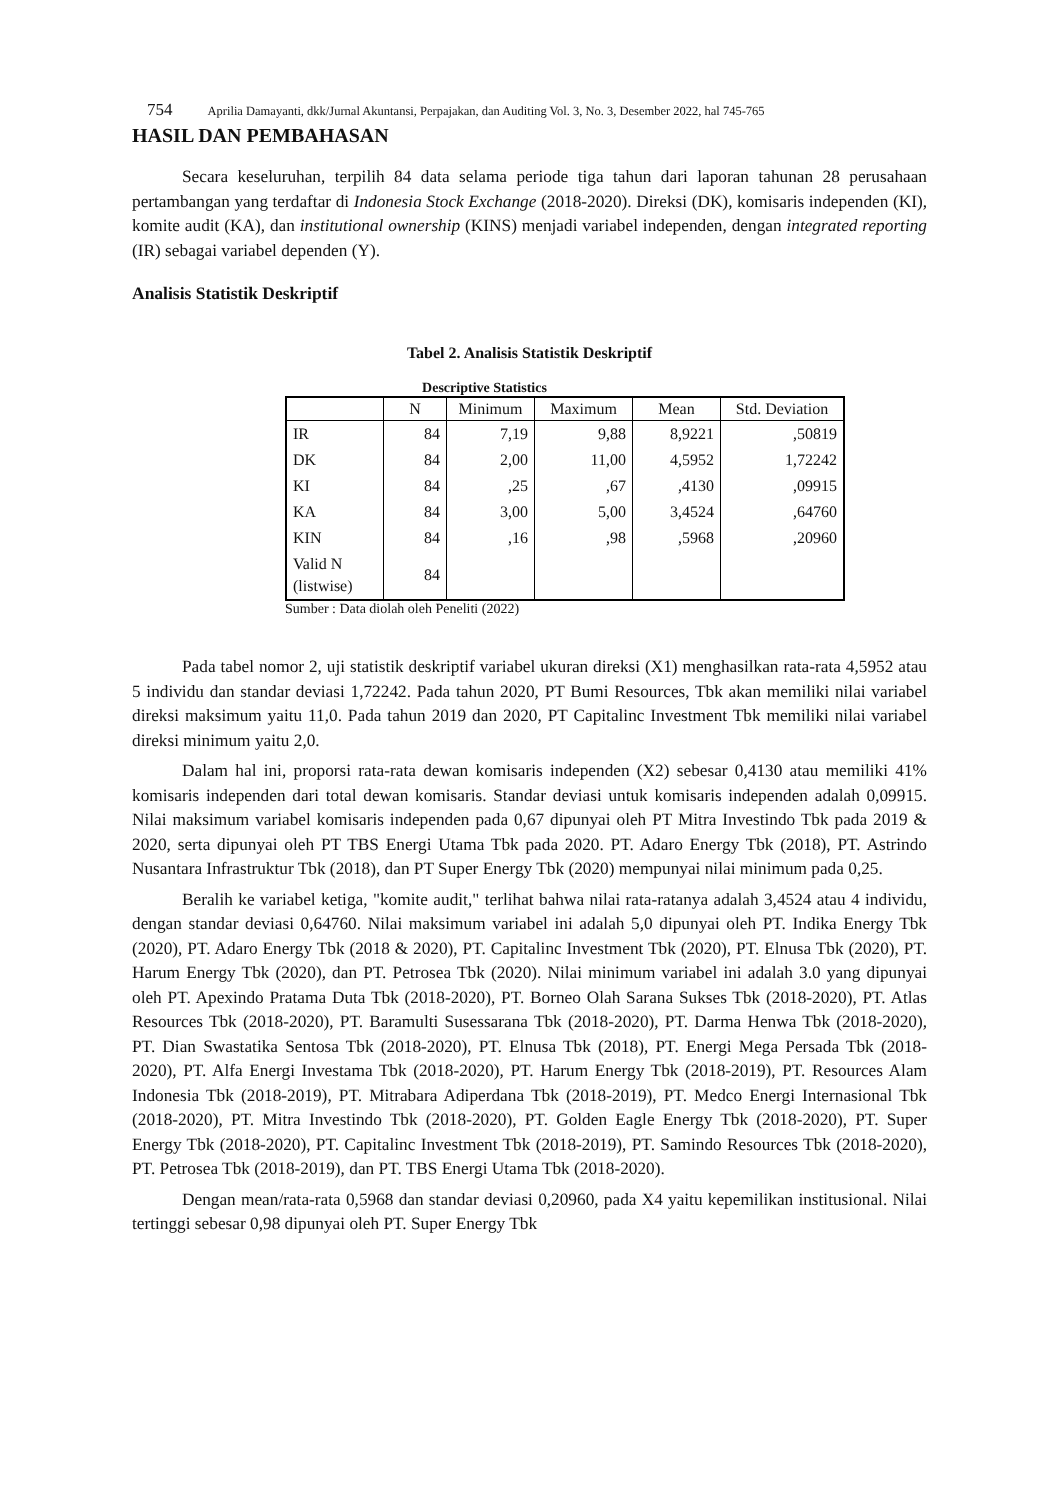754 Aprilia Damayanti, dkk/Jurnal Akuntansi, Perpajakan, dan Auditing Vol. 3, No. 3, Desember 2022, hal 745-765
HASIL DAN PEMBAHASAN
Secara keseluruhan, terpilih 84 data selama periode tiga tahun dari laporan tahunan 28 perusahaan pertambangan yang terdaftar di Indonesia Stock Exchange (2018-2020). Direksi (DK), komisaris independen (KI), komite audit (KA), dan institutional ownership (KINS) menjadi variabel independen, dengan integrated reporting (IR) sebagai variabel dependen (Y).
Analisis Statistik Deskriptif
Tabel 2. Analisis Statistik Deskriptif
Descriptive Statistics
| | N | Minimum | Maximum | Mean | Std. Deviation |
| --- | --- | --- | --- | --- | --- |
| IR | 84 | 7,19 | 9,88 | 8,9221 | ,50819 |
| DK | 84 | 2,00 | 11,00 | 4,5952 | 1,72242 |
| KI | 84 | ,25 | ,67 | ,4130 | ,09915 |
| KA | 84 | 3,00 | 5,00 | 3,4524 | ,64760 |
| KIN | 84 | ,16 | ,98 | ,5968 | ,20960 |
| Valid N (listwise) | 84 | | | | |
Sumber : Data diolah oleh Peneliti (2022)
Pada tabel nomor 2, uji statistik deskriptif variabel ukuran direksi (X1) menghasilkan rata-rata 4,5952 atau 5 individu dan standar deviasi 1,72242. Pada tahun 2020, PT Bumi Resources, Tbk akan memiliki nilai variabel direksi maksimum yaitu 11,0. Pada tahun 2019 dan 2020, PT Capitalinc Investment Tbk memiliki nilai variabel direksi minimum yaitu 2,0.
Dalam hal ini, proporsi rata-rata dewan komisaris independen (X2) sebesar 0,4130 atau memiliki 41% komisaris independen dari total dewan komisaris. Standar deviasi untuk komisaris independen adalah 0,09915. Nilai maksimum variabel komisaris independen pada 0,67 dipunyai oleh PT Mitra Investindo Tbk pada 2019 & 2020, serta dipunyai oleh PT TBS Energi Utama Tbk pada 2020. PT. Adaro Energy Tbk (2018), PT. Astrindo Nusantara Infrastruktur Tbk (2018), dan PT Super Energy Tbk (2020) mempunyai nilai minimum pada 0,25.
Beralih ke variabel ketiga, "komite audit," terlihat bahwa nilai rata-ratanya adalah 3,4524 atau 4 individu, dengan standar deviasi 0,64760. Nilai maksimum variabel ini adalah 5,0 dipunyai oleh PT. Indika Energy Tbk (2020), PT. Adaro Energy Tbk (2018 & 2020), PT. Capitalinc Investment Tbk (2020), PT. Elnusa Tbk (2020), PT. Harum Energy Tbk (2020), dan PT. Petrosea Tbk (2020). Nilai minimum variabel ini adalah 3.0 yang dipunyai oleh PT. Apexindo Pratama Duta Tbk (2018-2020), PT. Borneo Olah Sarana Sukses Tbk (2018-2020), PT. Atlas Resources Tbk (2018-2020), PT. Baramulti Susessarana Tbk (2018-2020), PT. Darma Henwa Tbk (2018-2020), PT. Dian Swastatika Sentosa Tbk (2018-2020), PT. Elnusa Tbk (2018), PT. Energi Mega Persada Tbk (2018-2020), PT. Alfa Energi Investama Tbk (2018-2020), PT. Harum Energy Tbk (2018-2019), PT. Resources Alam Indonesia Tbk (2018-2019), PT. Mitrabara Adiperdana Tbk (2018-2019), PT. Medco Energi Internasional Tbk (2018-2020), PT. Mitra Investindo Tbk (2018-2020), PT. Golden Eagle Energy Tbk (2018-2020), PT. Super Energy Tbk (2018-2020), PT. Capitalinc Investment Tbk (2018-2019), PT. Samindo Resources Tbk (2018-2020), PT. Petrosea Tbk (2018-2019), dan PT. TBS Energi Utama Tbk (2018-2020).
Dengan mean/rata-rata 0,5968 dan standar deviasi 0,20960, pada X4 yaitu kepemilikan institusional. Nilai tertinggi sebesar 0,98 dipunyai oleh PT. Super Energy Tbk